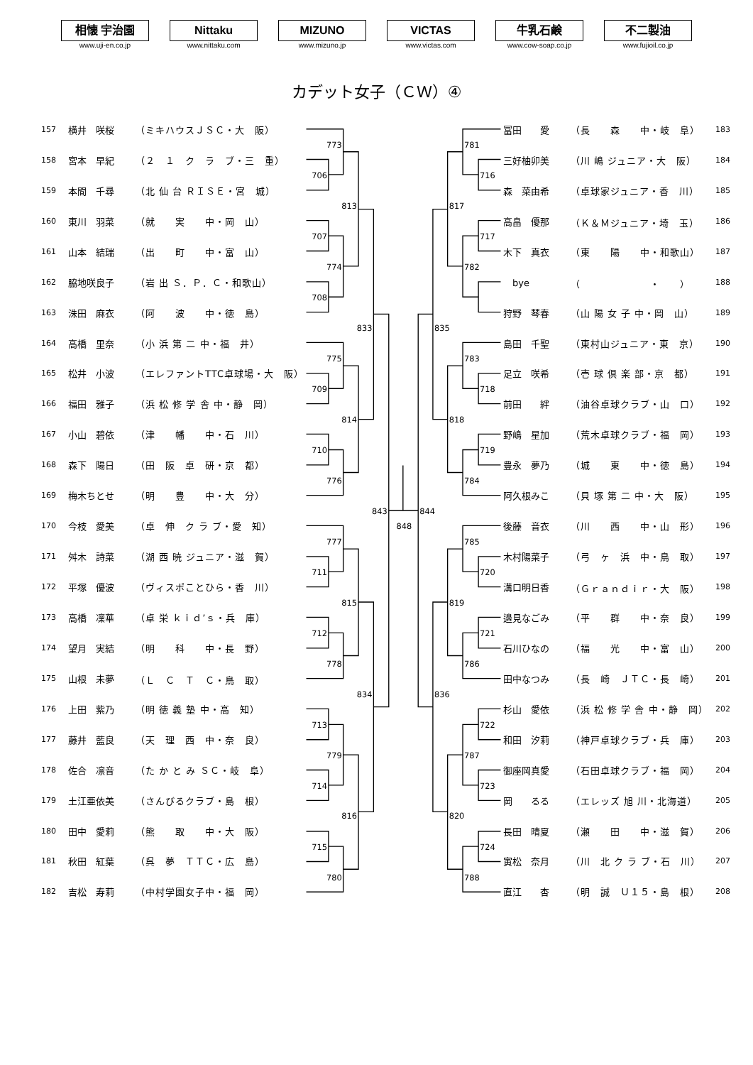相懐 宇治園
www.uji-en.co.jp
Nittaku
www.nittaku.com
MIZUNO
www.mizuno.jp
VICTAS
www.victas.com
牛乳石鹸
www.cow-soap.co.jp
不二製油
www.fujioil.co.jp
カデット女子（ＣＷ）④
| 157 | 横井 咲桜 | （ミキハウスＪＳＣ・大 阪） |
| 158 | 宮本 早紀 | （２ １ ク ラ ブ・三 重） |
| 159 | 本間 千尋 | （北 仙 台 ＲＩＳＥ・宮 城） |
| 160 | 東川 羽菜 | （就 実 中・岡 山） |
| 161 | 山本 結瑞 | （出 町 中・富 山） |
| 162 | 脇地咲良子 | （岩 出 Ｓ．Ｐ．Ｃ・和歌山） |
| 163 | 洙田 麻衣 | （阿 波 中・徳 島） |
| 164 | 高橋 里奈 | （小 浜 第 二 中・福 井） |
| 165 | 松井 小波 | （エレファントTTC卓球場・大 阪） |
| 166 | 福田 雅子 | （浜 松 修 学 舎 中・静 岡） |
| 167 | 小山 碧依 | （津 幡 中・石 川） |
| 168 | 森下 陽日 | （田 阪 卓 研・京 都） |
| 169 | 梅木ちとせ | （明 豊 中・大 分） |
| 170 | 今枝 愛美 | （卓 伸 ク ラ ブ・愛 知） |
| 171 | 舛木 詩菜 | （湖 西 暁 ジュニア・滋 賀） |
| 172 | 平塚 優波 | （ヴィスポことひら・香 川） |
| 173 | 高橋 凜華 | （卓 栄 ｋｉｄ’ｓ・兵 庫） |
| 174 | 望月 実結 | （明 科 中・長 野） |
| 175 | 山根 未夢 | （Ｌ Ｃ Ｔ Ｃ・鳥 取） |
| 176 | 上田 紫乃 | （明 徳 義 塾 中・高 知） |
| 177 | 藤井 藍良 | （天 理 西 中・奈 良） |
| 178 | 佐合 凛音 | （た か と み ＳＣ・岐 阜） |
| 179 | 土江亜依美 | （さんびるクラブ・島 根） |
| 180 | 田中 愛莉 | （熊 取 中・大 阪） |
| 181 | 秋田 紅葉 | （呉 夢 ＴＴＣ・広 島） |
| 182 | 吉松 寿莉 | （中村学園女子中・福 岡） |
706
773
707
708
774
813
709
775
710
776
814
833
711
777
712
778
815
713
714
779
715
780
816
834
843
848
716
781
717
782
817
718
783
719
784
818
835
720
785
721
786
819
722
723
787
724
788
820
836
844
| 冨田 愛 | （長 森 中・岐 阜） | 183 |
| 三好柚卯美 | （川 嶋 ジュニア・大 阪） | 184 |
| 森 菜由希 | （卓球家ジュニア・香 川） | 185 |
| 高畠 優那 | （Ｋ＆Ｍジュニア・埼 玉） | 186 |
| 木下 真衣 | （東 陽 中・和歌山） | 187 |
| bye | （ ・ ） | 188 |
| 狩野 琴春 | （山 陽 女 子 中・岡 山） | 189 |
| 島田 千聖 | （東村山ジュニア・東 京） | 190 |
| 足立 咲希 | （壱 球 倶 楽 部・京 都） | 191 |
| 前田 絆 | （油谷卓球クラブ・山 口） | 192 |
| 野嶋 星加 | （荒木卓球クラブ・福 岡） | 193 |
| 豊永 夢乃 | （城 東 中・徳 島） | 194 |
| 阿久根みこ | （貝 塚 第 二 中・大 阪） | 195 |
| 後藤 音衣 | （川 西 中・山 形） | 196 |
| 木村陽菜子 | （弓 ヶ 浜 中・鳥 取） | 197 |
| 溝口明日香 | （Ｇｒａｎｄｉｒ・大 阪） | 198 |
| 邉見なごみ | （平 群 中・奈 良） | 199 |
| 石川ひなの | （福 光 中・富 山） | 200 |
| 田中なつみ | （長 崎 ＪＴＣ・長 崎） | 201 |
| 杉山 愛依 | （浜 松 修 学 舎 中・静 岡） | 202 |
| 和田 汐莉 | （神戸卓球クラブ・兵 庫） | 203 |
| 御座岡真愛 | （石田卓球クラブ・福 岡） | 204 |
| 岡 るる | （エレッズ 旭 川・北海道） | 205 |
| 長田 晴夏 | （瀬 田 中・滋 賀） | 206 |
| 寅松 奈月 | （川 北 ク ラ ブ・石 川） | 207 |
| 直江 杏 | （明 誠 Ｕ１５・島 根） | 208 |